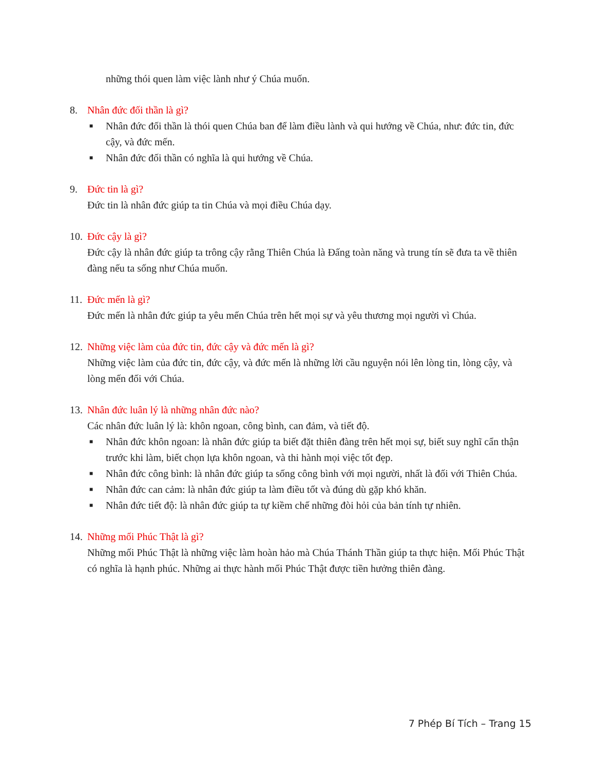những thói quen làm việc lành như ý Chúa muốn.
8. Nhân đức đối thần là gì?
■ Nhân đức đối thần là thói quen Chúa ban để làm điều lành và qui hướng về Chúa, như: đức tin, đức cậy, và đức mến.
■ Nhân đức đối thần có nghĩa là qui hướng về Chúa.
9. Đức tin là gì?
Đức tin là nhân đức giúp ta tin Chúa và mọi điều Chúa dạy.
10. Đức cậy là gì?
Đức cậy là nhân đức giúp ta trông cậy rằng Thiên Chúa là Đấng toàn năng và trung tín sẽ đưa ta về thiên đàng nếu ta sống như Chúa muốn.
11. Đức mến là gì?
Đức mến là nhân đức giúp ta yêu mến Chúa trên hết mọi sự và yêu thương mọi người vì Chúa.
12. Những việc làm của đức tin, đức cậy và đức mến là gì?
Những việc làm của đức tin, đức cậy, và đức mến là những lời cầu nguyện nói lên lòng tin, lòng cậy, và lòng mến đối với Chúa.
13. Nhân đức luân lý là những nhân đức nào?
Các nhân đức luân lý là: khôn ngoan, công bình, can đảm, và tiết độ.
■ Nhân đức khôn ngoan: là nhân đức giúp ta biết đặt thiên đàng trên hết mọi sự, biết suy nghĩ cẩn thận trước khi làm, biết chọn lựa khôn ngoan, và thi hành mọi việc tốt đẹp.
■ Nhân đức công bình: là nhân đức giúp ta sống công bình với mọi người, nhất là đối với Thiên Chúa.
■ Nhân đức can cảm: là nhân đức giúp ta làm điều tốt và đúng dù gặp khó khăn.
■ Nhân đức tiết độ: là nhân đức giúp ta tự kiềm chế những đòi hỏi của bản tính tự nhiên.
14. Những mối Phúc Thật là gì?
Những mối Phúc Thật là những việc làm hoàn hảo mà Chúa Thánh Thần giúp ta thực hiện. Mối Phúc Thật có nghĩa là hạnh phúc. Những ai thực hành mối Phúc Thật được tiền hưởng thiên đàng.
7 Phép Bí Tích – Trang 15